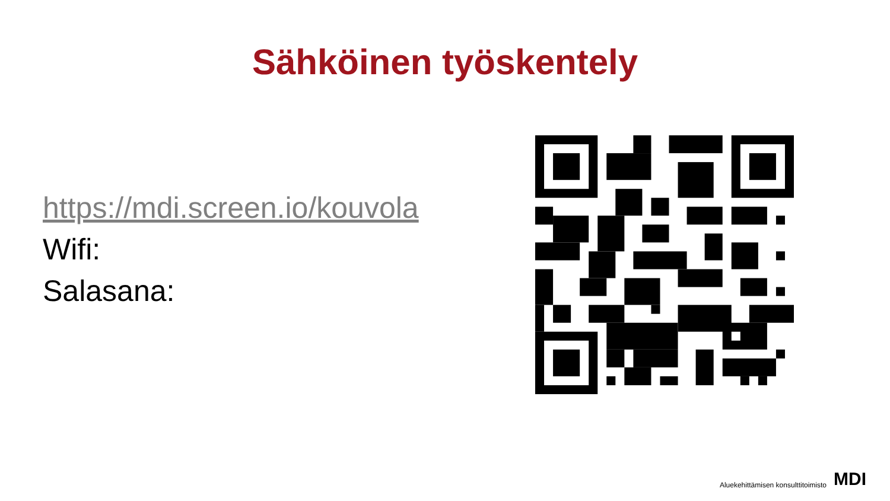Sähköinen työskentely
https://mdi.screen.io/kouvola
Wifi:
Salasana:
Aluekehittämisen konsulttitoimisto MDI